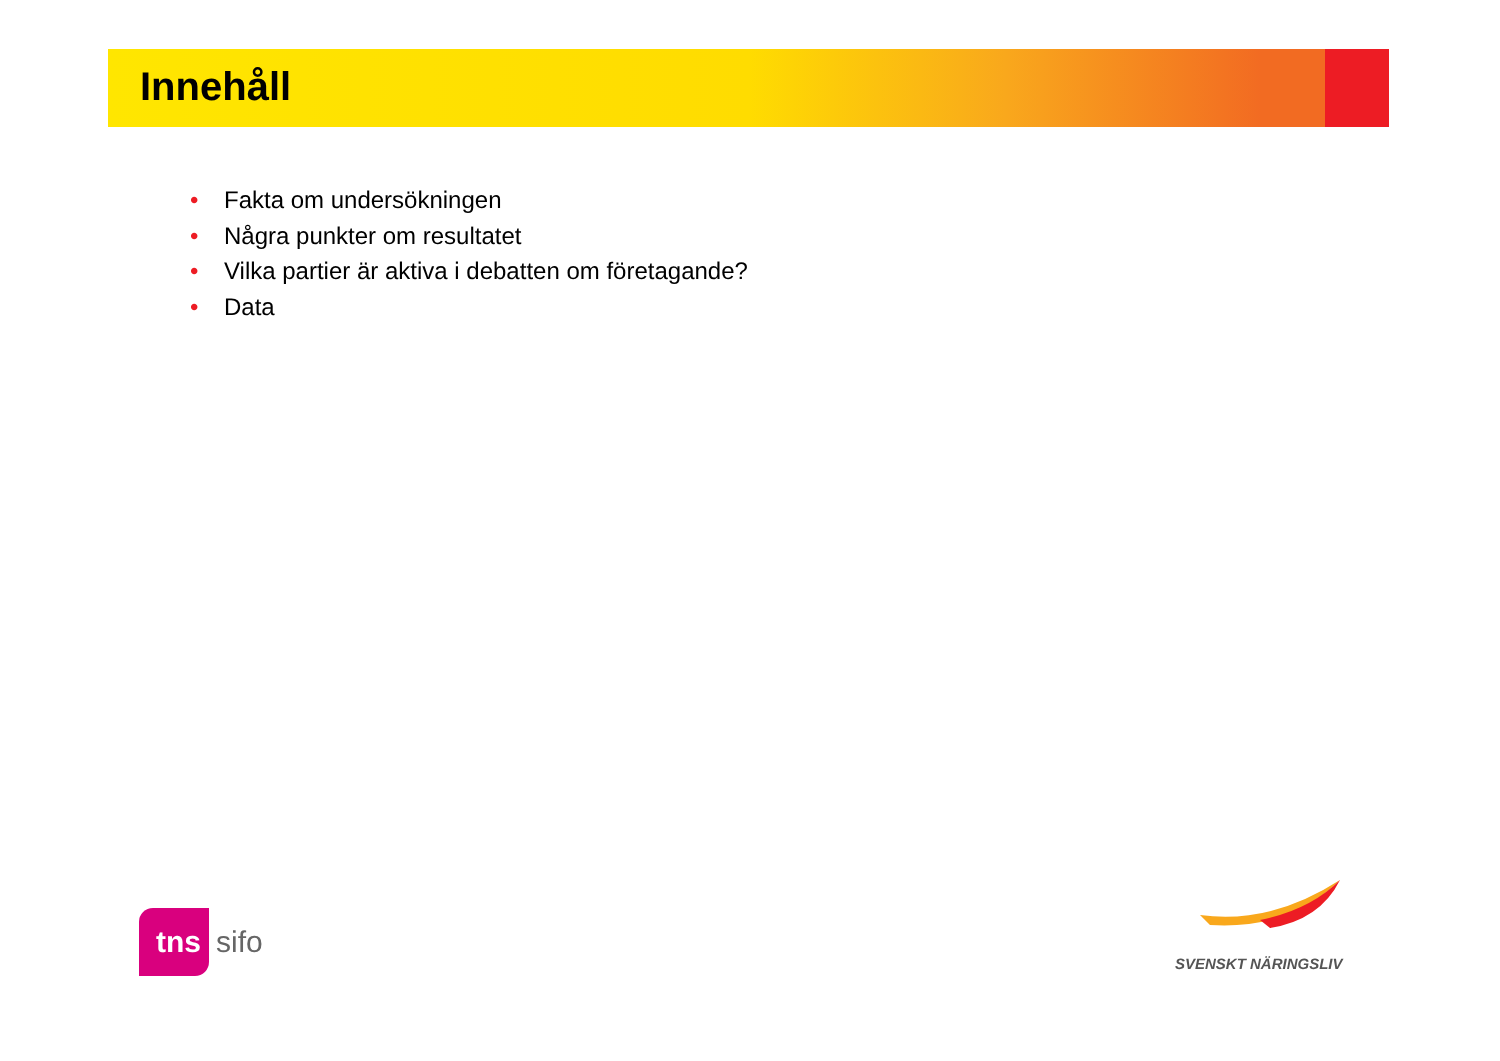Innehåll
• Fakta om undersökningen
• Några punkter om resultatet
• Vilka partier är aktiva i debatten om företagande?
• Data
tns sifo
SVENSKT NÄRINGSLIV